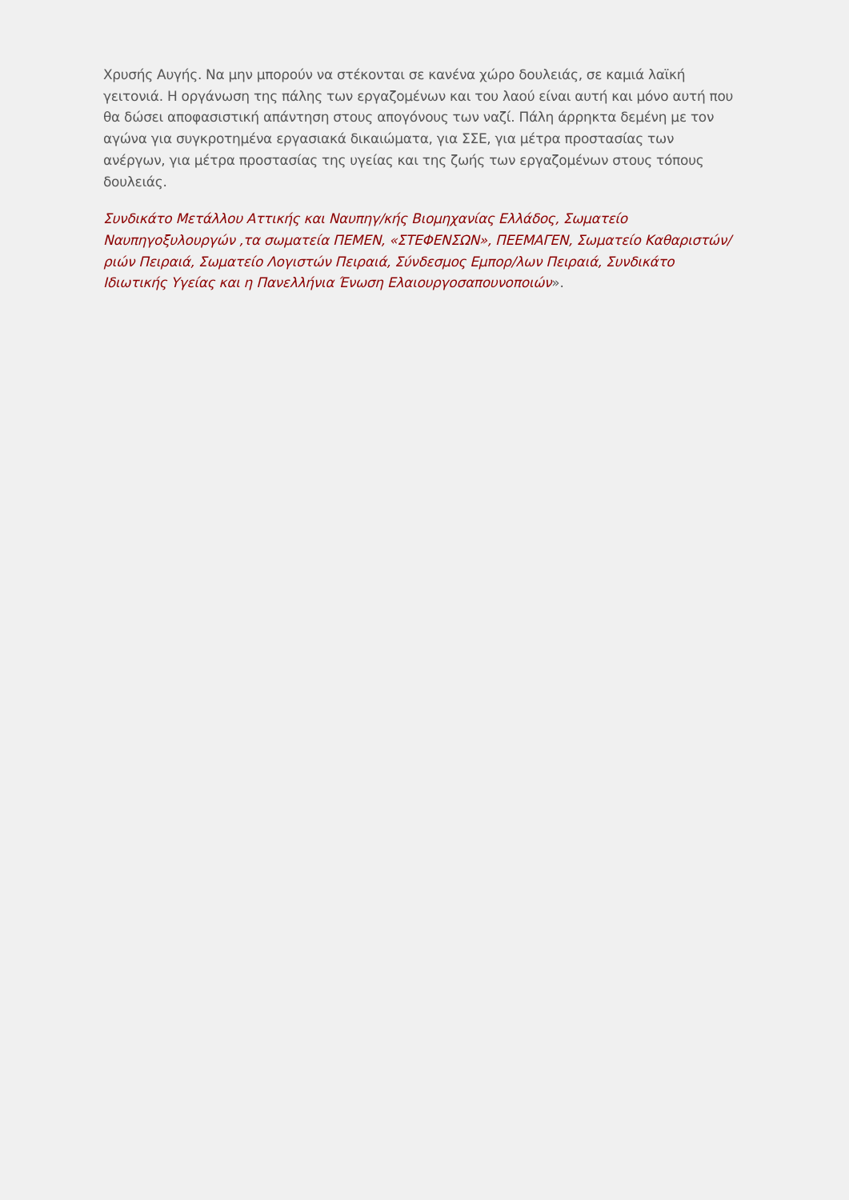Χρυσής Αυγής. Να μην μπορούν να στέκονται σε κανένα χώρο δουλειάς, σε καμιά λαϊκή γειτονιά. Η οργάνωση της πάλης των εργαζομένων και του λαού είναι αυτή και μόνο αυτή που θα δώσει αποφασιστική απάντηση στους απογόνους των ναζί. Πάλη άρρηκτα δεμένη με τον αγώνα για συγκροτημένα εργασιακά δικαιώματα, για ΣΣΕ, για μέτρα προστασίας των ανέργων, για μέτρα προστασίας της υγείας και της ζωής των εργαζομένων στους τόπους δουλειάς.
Συνδικάτο Μετάλλου Αττικής και Ναυπηγ/κής Βιομηχανίας Ελλάδος, Σωματείο Ναυπηγοξυλουργών ,τα σωματεία ΠΕΜΕΝ, «ΣΤΕΦΕΝΣΩΝ», ΠΕΕΜΑΓΕΝ, Σωματείο Καθαριστών/ριών Πειραιά, Σωματείο Λογιστών Πειραιά, Σύνδεσμος Εμπορ/λων Πειραιά, Συνδικάτο Ιδιωτικής Υγείας και η Πανελλήνια Ένωση Ελαιουργοσαπουνοποιών».